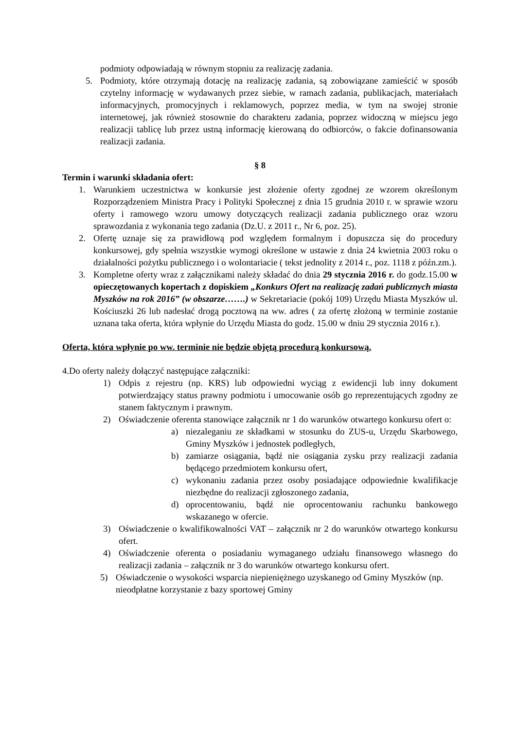podmioty odpowiadają w równym stopniu za realizację zadania.
5. Podmioty, które otrzymają dotację na realizację zadania, są zobowiązane zamieścić w sposób czytelny informację w wydawanych przez siebie, w ramach zadania, publikacjach, materiałach informacyjnych, promocyjnych i reklamowych, poprzez media, w tym na swojej stronie internetowej, jak również stosownie do charakteru zadania, poprzez widoczną w miejscu jego realizacji tablicę lub przez ustną informację kierowaną do odbiorców, o fakcie dofinansowania realizacji zadania.
§ 8
Termin i warunki składania ofert:
1. Warunkiem uczestnictwa w konkursie jest złożenie oferty zgodnej ze wzorem określonym Rozporządzeniem Ministra Pracy i Polityki Społecznej z dnia 15 grudnia 2010 r. w sprawie wzoru oferty i ramowego wzoru umowy dotyczących realizacji zadania publicznego oraz wzoru sprawozdania z wykonania tego zadania (Dz.U. z 2011 r., Nr 6, poz. 25).
2. Ofertę uznaje się za prawidłową pod względem formalnym i dopuszcza się do procedury konkursowej, gdy spełnia wszystkie wymogi określone w ustawie z dnia 24 kwietnia 2003 roku o działalności pożytku publicznego i o wolontariacie ( tekst jednolity z 2014 r., poz. 1118 z późn.zm.).
3. Kompletne oferty wraz z załącznikami należy składać do dnia 29 stycznia 2016 r. do godz.15.00 w opieczętowanych kopertach z dopiskiem „Konkurs Ofert na realizację zadań publicznych miasta Myszków na rok 2016” (w obszarze…….) w Sekretariacie (pokój 109) Urzędu Miasta Myszków ul. Kościuszki 26 lub nadesłać drogą pocztową na ww. adres ( za ofertę złożoną w terminie zostanie uznana taka oferta, która wpłynie do Urzędu Miasta do godz. 15.00 w dniu 29 stycznia 2016 r.).
Oferta, która wpłynie po ww. terminie nie będzie objętą procedurą konkursową.
4.Do oferty należy dołączyć następujące załączniki:
1) Odpis z rejestru (np. KRS) lub odpowiedni wyciąg z ewidencji lub inny dokument potwierdzający status prawny podmiotu i umocowanie osób go reprezentujących zgodny ze stanem faktycznym i prawnym.
2) Oświadczenie oferenta stanowiące załącznik nr 1 do warunków otwartego konkursu ofert o:
a) niezaleganiu ze składkami w stosunku do ZUS-u, Urzędu Skarbowego, Gminy Myszków i jednostek podległych,
b) zamiarze osiągania, bądź nie osiągania zysku przy realizacji zadania będącego przedmiotem konkursu ofert,
c) wykonaniu zadania przez osoby posiadające odpowiednie kwalifikacje niezbędne do realizacji zgłoszonego zadania,
d) oprocentowaniu, bądź nie oprocentowaniu rachunku bankowego wskazanego w ofercie.
3) Oświadczenie o kwalifikowalności VAT – załącznik nr 2 do warunków otwartego konkursu ofert.
4) Oświadczenie oferenta o posiadaniu wymaganego udziału finansowego własnego do realizacji zadania – załącznik nr 3 do warunków otwartego konkursu ofert.
5) Oświadczenie o wysokości wsparcia niepieniężnego uzyskanego od Gminy Myszków (np. nieodpłatne korzystanie z bazy sportowej Gminy